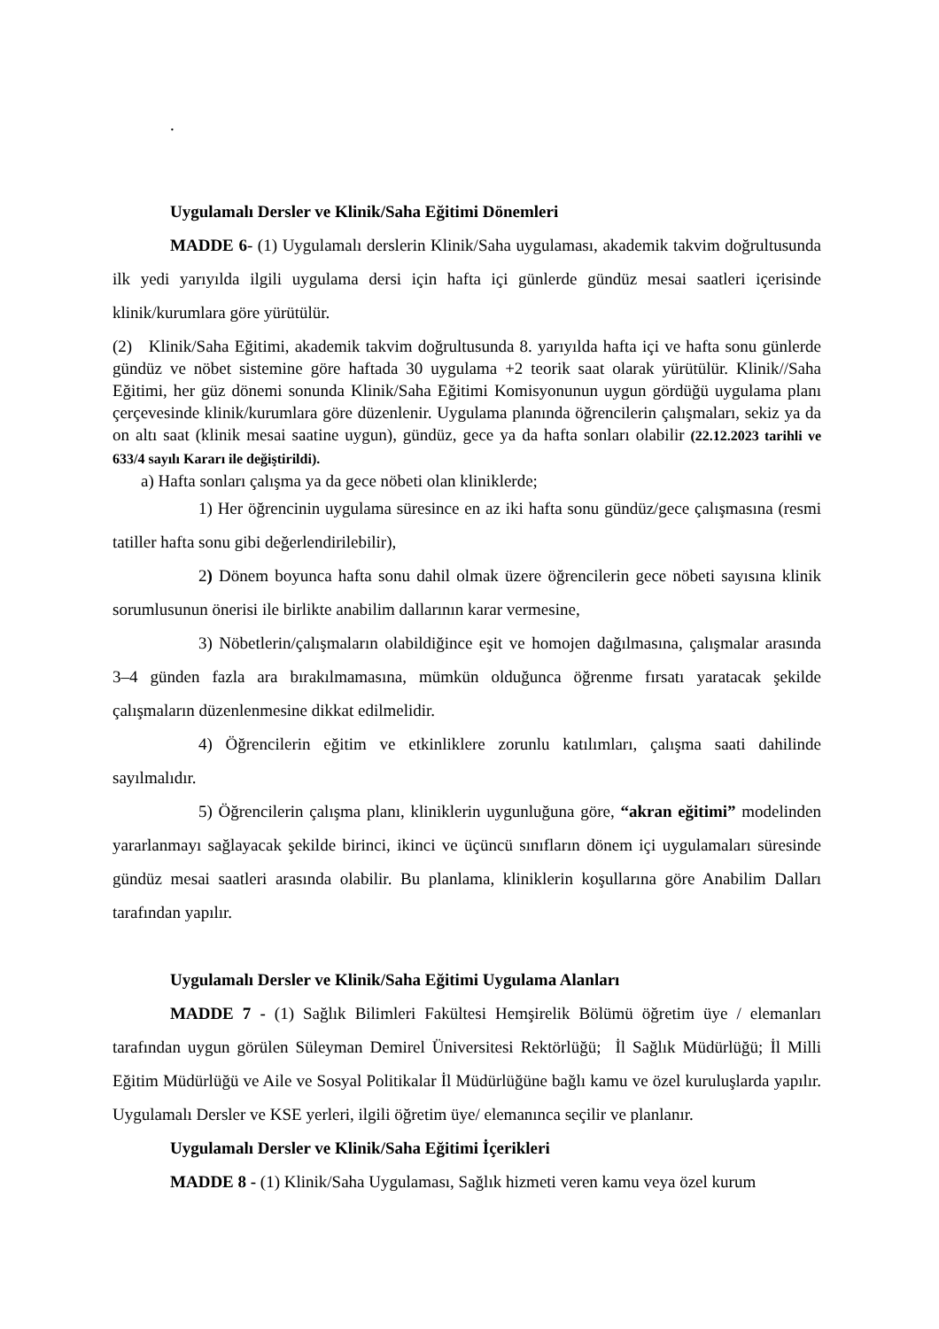.
Uygulamalı Dersler ve Klinik/Saha Eğitimi Dönemleri
MADDE 6- (1) Uygulamalı derslerin Klinik/Saha uygulaması, akademik takvim doğrultusunda ilk yedi yarıyılda ilgili uygulama dersi için hafta içi günlerde gündüz mesai saatleri içerisinde klinik/kurumlara göre yürütülür.
(2) Klinik/Saha Eğitimi, akademik takvim doğrultusunda 8. yarıyılda hafta içi ve hafta sonu günlerde gündüz ve nöbet sistemine göre haftada 30 uygulama +2 teorik saat olarak yürütülür. Klinik//Saha Eğitimi, her güz dönemi sonunda Klinik/Saha Eğitimi Komisyonunun uygun gördüğü uygulama planı çerçevesinde klinik/kurumlara göre düzenlenir. Uygulama planında öğrencilerin çalışmaları, sekiz ya da on altı saat (klinik mesai saatine uygun), gündüz, gece ya da hafta sonları olabilir (22.12.2023 tarihli ve 633/4 sayılı Kararı ile değiştirildi).
a) Hafta sonları çalışma ya da gece nöbeti olan kliniklerde;
1) Her öğrencinin uygulama süresince en az iki hafta sonu gündüz/gece çalışmasına (resmi tatiller hafta sonu gibi değerlendirilebilir),
2) Dönem boyunca hafta sonu dahil olmak üzere öğrencilerin gece nöbeti sayısına klinik sorumlusunun önerisi ile birlikte anabilim dallarının karar vermesine,
3) Nöbetlerin/çalışmaların olabildiğince eşit ve homojen dağılmasına, çalışmalar arasında 3–4 günden fazla ara bırakılmamasına, mümkün olduğunca öğrenme fırsatı yaratacak şekilde çalışmaların düzenlenmesine dikkat edilmelidir.
4) Öğrencilerin eğitim ve etkinliklere zorunlu katılımları, çalışma saati dahilinde sayılmalıdır.
5) Öğrencilerin çalışma planı, kliniklerin uygunluğuna göre, “akran eğitimi” modelinden yararlanmayı sağlayacak şekilde birinci, ikinci ve üçüncü sınıfların dönem içi uygulamaları süresinde gündüz mesai saatleri arasında olabilir. Bu planlama, kliniklerin koşullarına göre Anabilim Dalları tarafından yapılır.
Uygulamalı Dersler ve Klinik/Saha Eğitimi Uygulama Alanları
MADDE 7 - (1) Sağlık Bilimleri Fakültesi Hemşirelik Bölümü öğretim üye / elemanları tarafından uygun görülen Süleyman Demirel Üniversitesi Rektörlüğü; İl Sağlık Müdürlüğü; İl Milli Eğitim Müdürlüğü ve Aile ve Sosyal Politikalar İl Müdürlüğüne bağlı kamu ve özel kuruluşlarda yapılır. Uygulamalı Dersler ve KSE yerleri, ilgili öğretim üye/ elemanınca seçilir ve planlanır.
Uygulamalı Dersler ve Klinik/Saha Eğitimi İçerikleri
MADDE 8 - (1) Klinik/Saha Uygulaması, Sağlık hizmeti veren kamu veya özel kurum